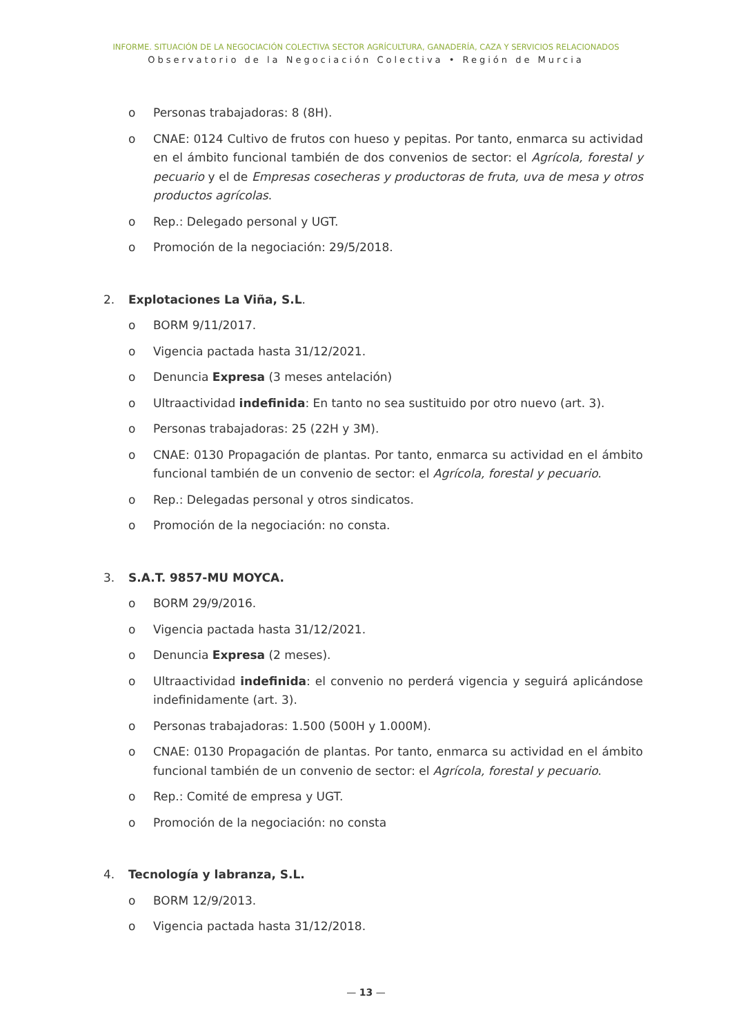INFORME. SITUACIÓN DE LA NEGOCIACIÓN COLECTIVA SECTOR AGRÍCULTURA, GANADERÍA, CAZA Y SERVICIOS RELACIONADOS
Observatorio de la Negociación Colectiva • Región de Murcia
o Personas trabajadoras: 8 (8H).
o CNAE: 0124 Cultivo de frutos con hueso y pepitas. Por tanto, enmarca su actividad en el ámbito funcional también de dos convenios de sector: el Agrícola, forestal y pecuario y el de Empresas cosecheras y productoras de fruta, uva de mesa y otros productos agrícolas.
o Rep.: Delegado personal y UGT.
o Promoción de la negociación: 29/5/2018.
2. Explotaciones La Viña, S.L.
o BORM 9/11/2017.
o Vigencia pactada hasta 31/12/2021.
o Denuncia Expresa (3 meses antelación)
o Ultraactividad indefinida: En tanto no sea sustituido por otro nuevo (art. 3).
o Personas trabajadoras: 25 (22H y 3M).
o CNAE: 0130 Propagación de plantas. Por tanto, enmarca su actividad en el ámbito funcional también de un convenio de sector: el Agrícola, forestal y pecuario.
o Rep.: Delegadas personal y otros sindicatos.
o Promoción de la negociación: no consta.
3. S.A.T. 9857-MU MOYCA.
o BORM 29/9/2016.
o Vigencia pactada hasta 31/12/2021.
o Denuncia Expresa (2 meses).
o Ultraactividad indefinida: el convenio no perderá vigencia y seguirá aplicándose indefinidamente (art. 3).
o Personas trabajadoras: 1.500 (500H y 1.000M).
o CNAE: 0130 Propagación de plantas. Por tanto, enmarca su actividad en el ámbito funcional también de un convenio de sector: el Agrícola, forestal y pecuario.
o Rep.: Comité de empresa y UGT.
o Promoción de la negociación: no consta
4. Tecnología y labranza, S.L.
o BORM 12/9/2013.
o Vigencia pactada hasta 31/12/2018.
— 13 —